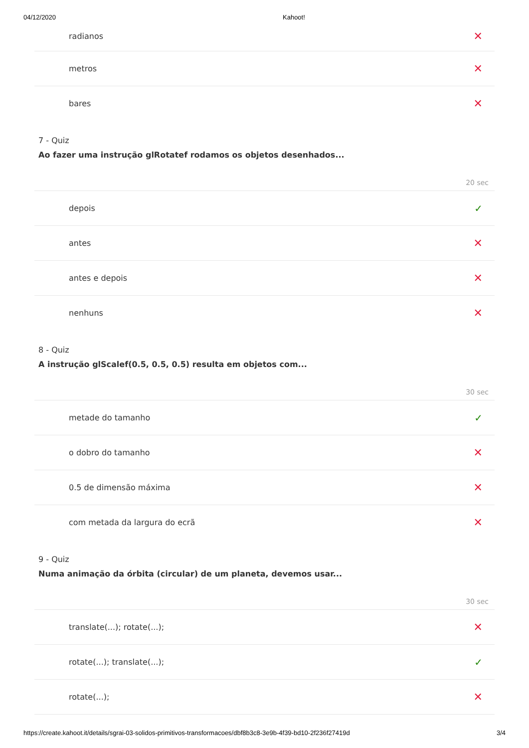04/12/2020 Kahoot!
radianos ✕
metros ✕
bares ✕
7 - Quiz
Ao fazer uma instrução glRotatef rodamos os objetos desenhados...
20 sec
depois ✓
antes ✕
antes e depois ✕
nenhuns ✕
8 - Quiz
A instrução glScalef(0.5, 0.5, 0.5) resulta em objetos com...
30 sec
metade do tamanho ✓
o dobro do tamanho ✕
0.5 de dimensão máxima ✕
com metada da largura do ecrã ✕
9 - Quiz
Numa animação da órbita (circular) de um planeta, devemos usar...
30 sec
translate(...); rotate(...); ✕
rotate(...); translate(...); ✓
rotate(...); ✕
https://create.kahoot.it/details/sgrai-03-solidos-primitivos-transformacoes/dbf8b3c8-3e9b-4f39-bd10-2f236f27419d 3/4